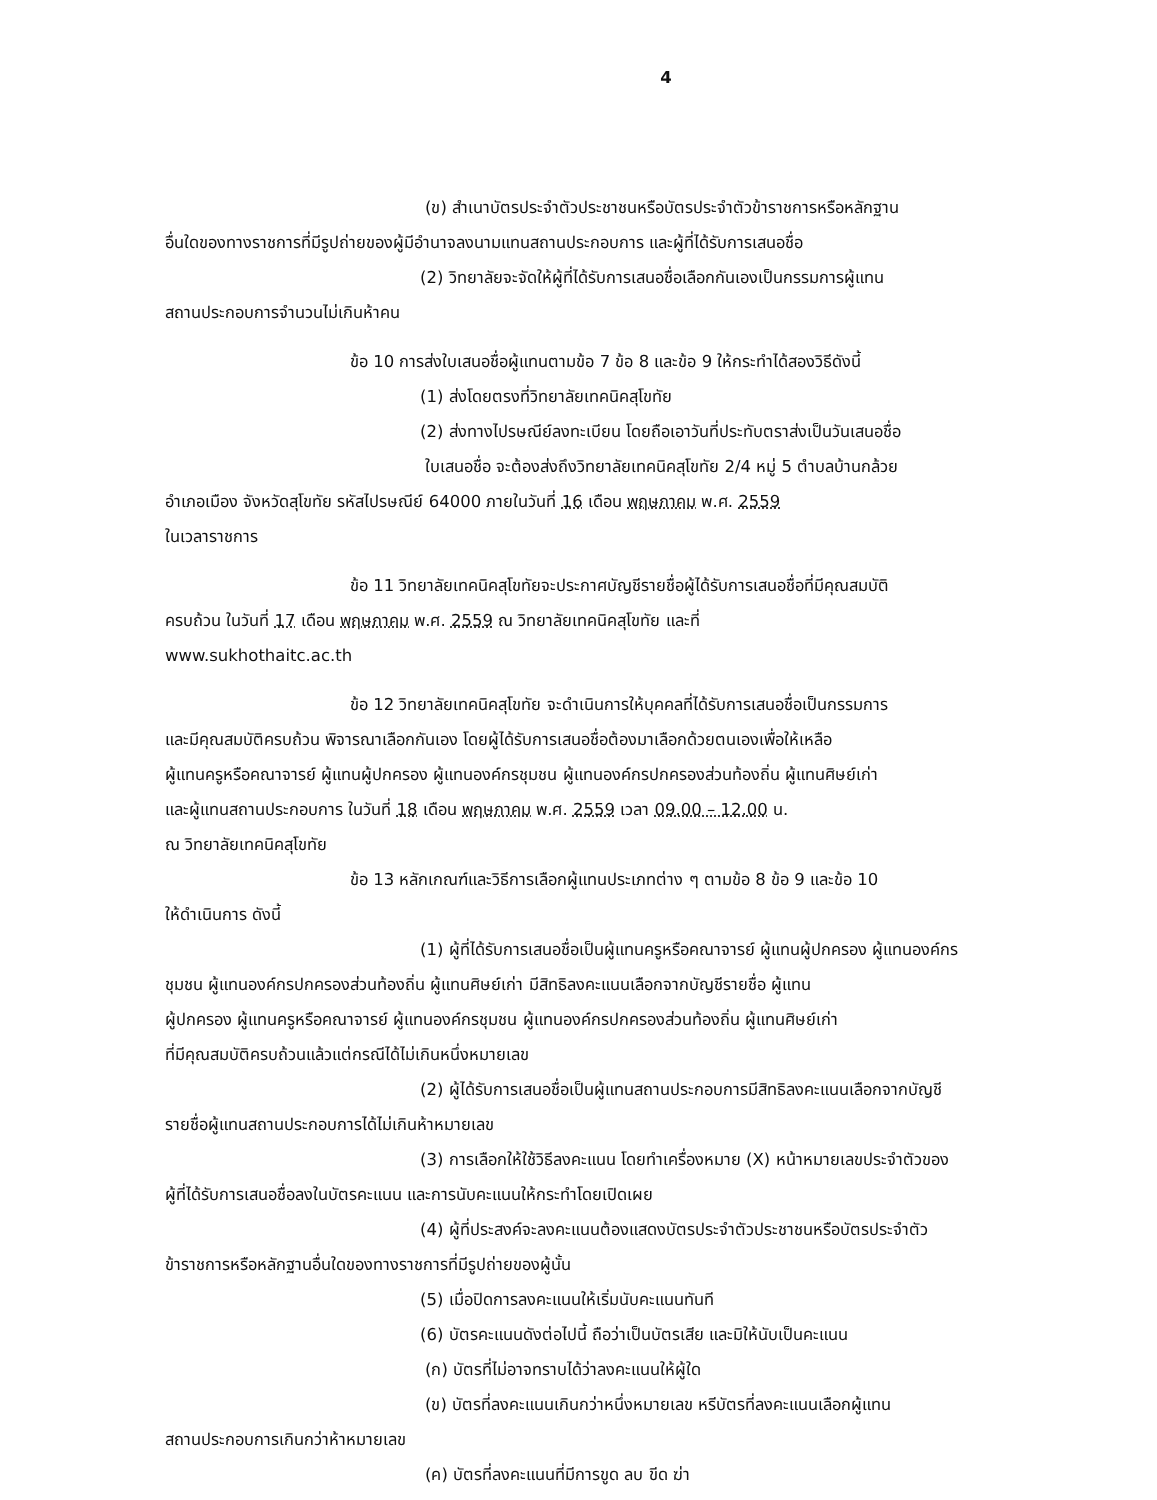4
(ข) สำเนาบัตรประจำตัวประชาชนหรือบัตรประจำตัวข้าราชการหรือหลักฐาน
อื่นใดของทางราชการที่มีรูปถ่ายของผู้มีอำนาจลงนามแทนสถานประกอบการ และผู้ที่ได้รับการเสนอชื่อ
(2) วิทยาลัยจะจัดให้ผู้ที่ได้รับการเสนอชื่อเลือกกันเองเป็นกรรมการผู้แทน
สถานประกอบการจำนวนไม่เกินห้าคน
ข้อ 10 การส่งใบเสนอชื่อผู้แทนตามข้อ 7 ข้อ 8 และข้อ 9 ให้กระทำได้สองวิธีดังนี้
(1) ส่งโดยตรงที่วิทยาลัยเทคนิคสุโขทัย
(2) ส่งทางไปรษณีย์ลงทะเบียน โดยถือเอาวันที่ประทับตราส่งเป็นวันเสนอชื่อ
ใบเสนอชื่อ จะต้องส่งถึงวิทยาลัยเทคนิคสุโขทัย 2/4 หมู่ 5 ตำบลบ้านกล้วย
อำเภอเมือง จังหวัดสุโขทัย รหัสไปรษณีย์ 64000 ภายในวันที่ 16 เดือน พฤษภาคม พ.ศ. 2559
ในเวลาราชการ
ข้อ 11 วิทยาลัยเทคนิคสุโขทัยจะประกาศบัญชีรายชื่อผู้ได้รับการเสนอชื่อที่มีคุณสมบัติ
ครบถ้วน ในวันที่ 17 เดือน พฤษภาคม พ.ศ. 2559 ณ วิทยาลัยเทคนิคสุโขทัย และที่
www.sukhothaitc.ac.th
ข้อ 12 วิทยาลัยเทคนิคสุโขทัย จะดำเนินการให้บุคคลที่ได้รับการเสนอชื่อเป็นกรรมการ
และมีคุณสมบัติครบถ้วน พิจารณาเลือกกันเอง โดยผู้ได้รับการเสนอชื่อต้องมาเลือกด้วยตนเองเพื่อให้เหลือ
ผู้แทนครูหรือคณาจารย์ ผู้แทนผู้ปกครอง ผู้แทนองค์กรชุมชน ผู้แทนองค์กรปกครองส่วนท้องถิ่น ผู้แทนศิษย์เก่า
และผู้แทนสถานประกอบการ ในวันที่ 18 เดือน พฤษภาคม พ.ศ. 2559 เวลา 09.00 – 12.00 น.
ณ วิทยาลัยเทคนิคสุโขทัย
ข้อ 13 หลักเกณฑ์และวิธีการเลือกผู้แทนประเภทต่าง ๆ ตามข้อ 8 ข้อ 9 และข้อ 10
ให้ดำเนินการ ดังนี้
(1) ผู้ที่ได้รับการเสนอชื่อเป็นผู้แทนครูหรือคณาจารย์ ผู้แทนผู้ปกครอง ผู้แทนองค์กร
ชุมชน ผู้แทนองค์กรปกครองส่วนท้องถิ่น ผู้แทนศิษย์เก่า มีสิทธิลงคะแนนเลือกจากบัญชีรายชื่อ ผู้แทน
ผู้ปกครอง ผู้แทนครูหรือคณาจารย์ ผู้แทนองค์กรชุมชน ผู้แทนองค์กรปกครองส่วนท้องถิ่น ผู้แทนศิษย์เก่า
ที่มีคุณสมบัติครบถ้วนแล้วแต่กรณีได้ไม่เกินหนึ่งหมายเลข
(2) ผู้ได้รับการเสนอชื่อเป็นผู้แทนสถานประกอบการมีสิทธิลงคะแนนเลือกจากบัญชี
รายชื่อผู้แทนสถานประกอบการได้ไม่เกินห้าหมายเลข
(3) การเลือกให้ใช้วิธีลงคะแนน โดยทำเครื่องหมาย (X) หน้าหมายเลขประจำตัวของ
ผู้ที่ได้รับการเสนอชื่อลงในบัตรคะแนน และการนับคะแนนให้กระทำโดยเปิดเผย
(4) ผู้ที่ประสงค์จะลงคะแนนต้องแสดงบัตรประจำตัวประชาชนหรือบัตรประจำตัว
ข้าราชการหรือหลักฐานอื่นใดของทางราชการที่มีรูปถ่ายของผู้นั้น
(5) เมื่อปิดการลงคะแนนให้เริ่มนับคะแนนทันที
(6) บัตรคะแนนดังต่อไปนี้ ถือว่าเป็นบัตรเสีย และมิให้นับเป็นคะแนน
(ก) บัตรที่ไม่อาจทราบได้ว่าลงคะแนนให้ผู้ใด
(ข) บัตรที่ลงคะแนนเกินกว่าหนึ่งหมายเลข หรีบัตรที่ลงคะแนนเลือกผู้แทน
สถานประกอบการเกินกว่าห้าหมายเลข
(ค) บัตรที่ลงคะแนนที่มีการขูด ลบ ขีด ฆ่า